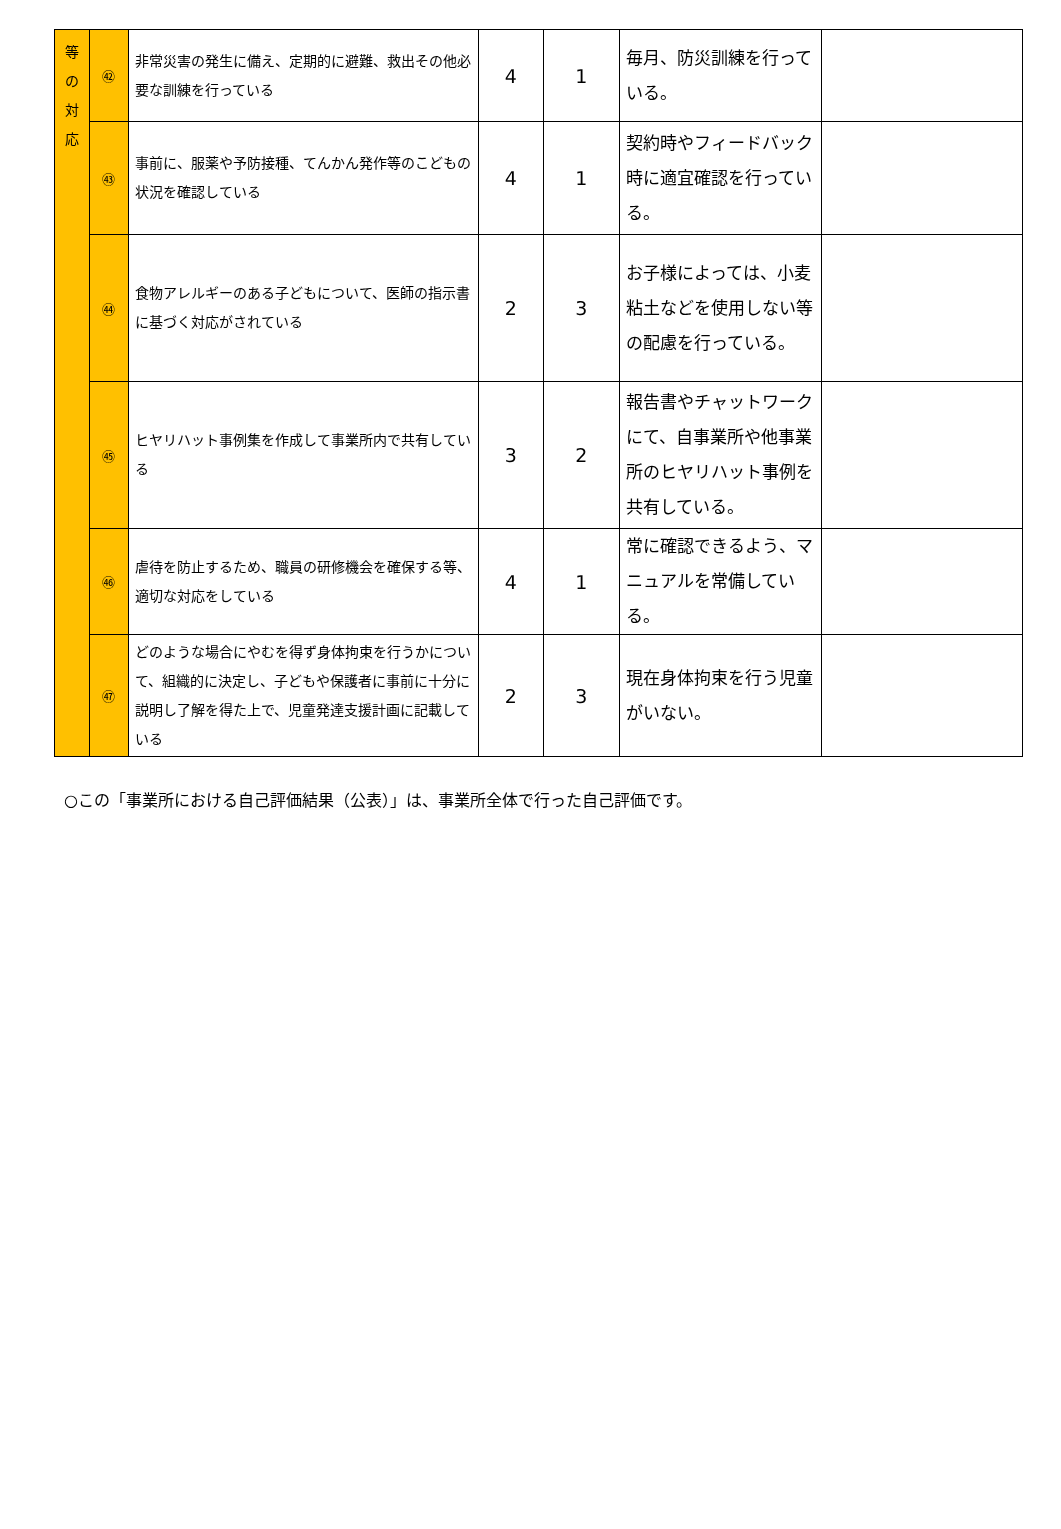| 等 の 対 応 | ㊷ | 非常災害の発生に備え、定期的に避難、救出その他必要な訓練を行っている | 4 | 1 | 毎月、防災訓練を行っている。 | |
| | ㊸ | 事前に、服薬や予防接種、てんかん発作等のこどもの状況を確認している | 4 | 1 | 契約時やフィードバック時に適宜確認を行っている。 | |
| | ㊹ | 食物アレルギーのある子どもについて、医師の指示書に基づく対応がされている | 2 | 3 | お子様によっては、小麦粘土などを使用しない等の配慮を行っている。 | |
| | ㊺ | ヒヤリハット事例集を作成して事業所内で共有している | 3 | 2 | 報告書やチャットワークにて、自事業所や他事業所のヒヤリハット事例を共有している。 | |
| | ㊻ | 虐待を防止するため、職員の研修機会を確保する等、適切な対応をしている | 4 | 1 | 常に確認できるよう、マニュアルを常備している。 | |
| | ㊼ | どのような場合にやむを得ず身体拘束を行うかについて、組織的に決定し、子どもや保護者に事前に十分に説明し了解を得た上で、児童発達支援計画に記載している | 2 | 3 | 現在身体拘束を行う児童がいない。 | |
○この「事業所における自己評価結果（公表）」は、事業所全体で行った自己評価です。